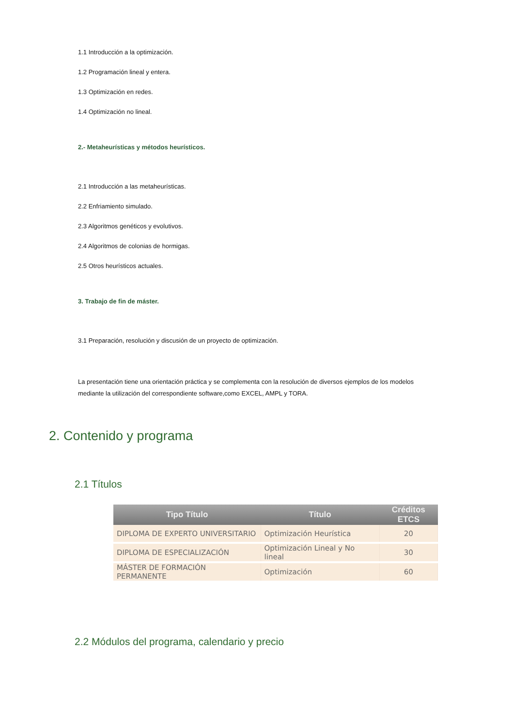1.1 Introducción a la optimización.
1.2 Programación lineal y entera.
1.3 Optimización en redes.
1.4 Optimización no lineal.
2.- Metaheurísticas y métodos heurísticos.
2.1 Introducción a las metaheurísticas.
2.2 Enfriamiento simulado.
2.3 Algoritmos genéticos y evolutivos.
2.4 Algoritmos de colonias de hormigas.
2.5 Otros heurísticos actuales.
3. Trabajo de fin de máster.
3.1 Preparación, resolución y discusión de un proyecto de optimización.
La presentación tiene una orientación práctica y se complementa con la resolución de diversos ejemplos de los modelos mediante la utilización del correspondiente software,como EXCEL, AMPL y TORA.
2. Contenido y programa
2.1 Títulos
| Tipo Título | Título | Créditos ETCS |
| --- | --- | --- |
| DIPLOMA DE EXPERTO UNIVERSITARIO | Optimización Heurística | 20 |
| DIPLOMA DE ESPECIALIZACIÓN | Optimización Lineal y No lineal | 30 |
| MÁSTER DE FORMACIÓN PERMANENTE | Optimización | 60 |
2.2 Módulos del programa, calendario y precio